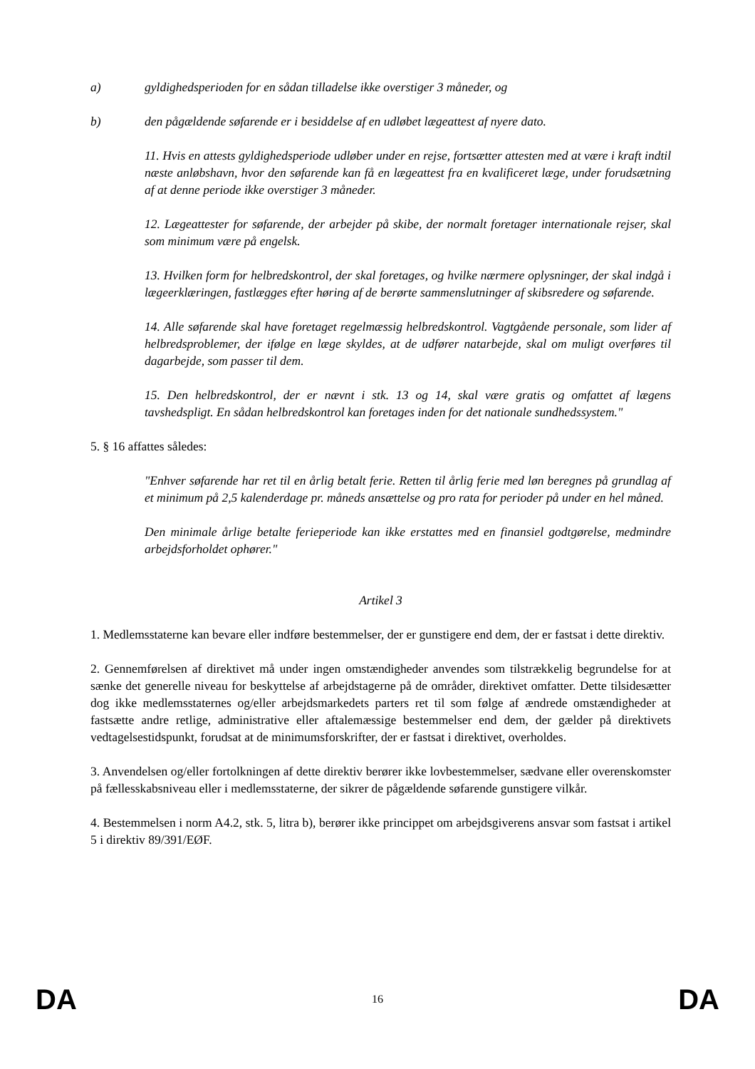a) gyldighedsperioden for en sådan tilladelse ikke overstiger 3 måneder, og
b) den pågældende søfarende er i besiddelse af en udløbet lægeattest af nyere dato.
11. Hvis en attests gyldighedsperiode udløber under en rejse, fortsætter attesten med at være i kraft indtil næste anløbshavn, hvor den søfarende kan få en lægeattest fra en kvalificeret læge, under forudsætning af at denne periode ikke overstiger 3 måneder.
12. Lægeattester for søfarende, der arbejder på skibe, der normalt foretager internationale rejser, skal som minimum være på engelsk.
13. Hvilken form for helbredskontrol, der skal foretages, og hvilke nærmere oplysninger, der skal indgå i lægeerklæringen, fastlægges efter høring af de berørte sammenslutninger af skibsredere og søfarende.
14. Alle søfarende skal have foretaget regelmæssig helbredskontrol. Vagtgående personale, som lider af helbredsproblemer, der ifølge en læge skyldes, at de udfører natarbejde, skal om muligt overføres til dagarbejde, som passer til dem.
15. Den helbredskontrol, der er nævnt i stk. 13 og 14, skal være gratis og omfattet af lægens tavshedspligt. En sådan helbredskontrol kan foretages inden for det nationale sundhedssystem."
5. § 16 affattes således:
"Enhver søfarende har ret til en årlig betalt ferie. Retten til årlig ferie med løn beregnes på grundlag af et minimum på 2,5 kalenderdage pr. måneds ansættelse og pro rata for perioder på under en hel måned.
Den minimale årlige betalte ferieperiode kan ikke erstattes med en finansiel godtgørelse, medmindre arbejdsforholdet ophører."
Artikel 3
1. Medlemsstaterne kan bevare eller indføre bestemmelser, der er gunstigere end dem, der er fastsat i dette direktiv.
2. Gennemførelsen af direktivet må under ingen omstændigheder anvendes som tilstrækkelig begrundelse for at sænke det generelle niveau for beskyttelse af arbejdstagerne på de områder, direktivet omfatter. Dette tilsidesætter dog ikke medlemsstaternes og/eller arbejdsmarkedets parters ret til som følge af ændrede omstændigheder at fastsætte andre retlige, administrative eller aftalemæssige bestemmelser end dem, der gælder på direktivets vedtagelsestidspunkt, forudsat at de minimumsforskrifter, der er fastsat i direktivet, overholdes.
3. Anvendelsen og/eller fortolkningen af dette direktiv berører ikke lovbestemmelser, sædvane eller overenskomster på fællesskabsniveau eller i medlemsstaterne, der sikrer de pågældende søfarende gunstigere vilkår.
4. Bestemmelsen i norm A4.2, stk. 5, litra b), berører ikke princippet om arbejdsgiverens ansvar som fastsat i artikel 5 i direktiv 89/391/EØF.
DA 16 DA